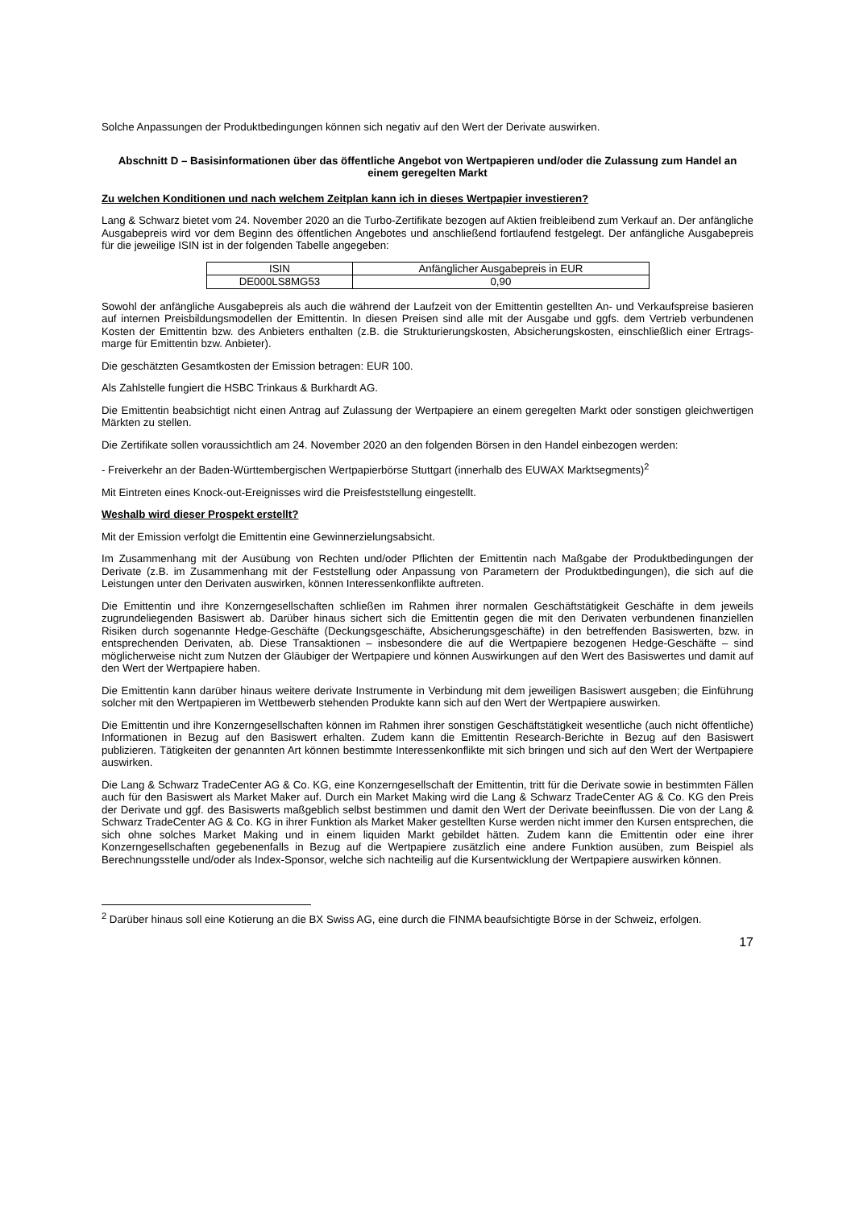Solche Anpassungen der Produktbedingungen können sich negativ auf den Wert der Derivate auswirken.
Abschnitt D – Basisinformationen über das öffentliche Angebot von Wertpapieren und/oder die Zulassung zum Handel an einem geregelten Markt
Zu welchen Konditionen und nach welchem Zeitplan kann ich in dieses Wertpapier investieren?
Lang & Schwarz bietet vom 24. November 2020 an die Turbo-Zertifikate bezogen auf Aktien freibleibend zum Verkauf an. Der anfängliche Ausgabepreis wird vor dem Beginn des öffentlichen Angebotes und anschließend fortlaufend festgelegt. Der anfängliche Ausgabepreis für die jeweilige ISIN ist in der folgenden Tabelle angegeben:
| ISIN | Anfänglicher Ausgabepreis in EUR |
| --- | --- |
| DE000LS8MG53 | 0,90 |
Sowohl der anfängliche Ausgabepreis als auch die während der Laufzeit von der Emittentin gestellten An- und Verkaufspreise basieren auf internen Preisbildungsmodellen der Emittentin. In diesen Preisen sind alle mit der Ausgabe und ggfs. dem Vertrieb verbundenen Kosten der Emittentin bzw. des Anbieters enthalten (z.B. die Strukturierungskosten, Absicherungskosten, einschließlich einer Ertrags-marge für Emittentin bzw. Anbieter).
Die geschätzten Gesamtkosten der Emission betragen: EUR 100.
Als Zahlstelle fungiert die HSBC Trinkaus & Burkhardt AG.
Die Emittentin beabsichtigt nicht einen Antrag auf Zulassung der Wertpapiere an einem geregelten Markt oder sonstigen gleichwertigen Märkten zu stellen.
Die Zertifikate sollen voraussichtlich am 24. November 2020 an den folgenden Börsen in den Handel einbezogen werden:
- Freiverkehr an der Baden-Württembergischen Wertpapierbörse Stuttgart (innerhalb des EUWAX Marktsegments)<sup>2</sup>
Mit Eintreten eines Knock-out-Ereignisses wird die Preisfeststellung eingestellt.
Weshalb wird dieser Prospekt erstellt?
Mit der Emission verfolgt die Emittentin eine Gewinnerzielungsabsicht.
Im Zusammenhang mit der Ausübung von Rechten und/oder Pflichten der Emittentin nach Maßgabe der Produktbedingungen der Derivate (z.B. im Zusammenhang mit der Feststellung oder Anpassung von Parametern der Produktbedingungen), die sich auf die Leistungen unter den Derivaten auswirken, können Interessenkonflikte auftreten.
Die Emittentin und ihre Konzerngesellschaften schließen im Rahmen ihrer normalen Geschäftstätigkeit Geschäfte in dem jeweils zugrundeliegenden Basiswert ab. Darüber hinaus sichert sich die Emittentin gegen die mit den Derivaten verbundenen finanziellen Risiken durch sogenannte Hedge-Geschäfte (Deckungsgeschäfte, Absicherungsgeschäfte) in den betreffenden Basiswerten, bzw. in entsprechenden Derivaten, ab. Diese Transaktionen – insbesondere die auf die Wertpapiere bezogenen Hedge-Geschäfte – sind möglicherweise nicht zum Nutzen der Gläubiger der Wertpapiere und können Auswirkungen auf den Wert des Basiswertes und damit auf den Wert der Wertpapiere haben.
Die Emittentin kann darüber hinaus weitere derivate Instrumente in Verbindung mit dem jeweiligen Basiswert ausgeben; die Einführung solcher mit den Wertpapieren im Wettbewerb stehenden Produkte kann sich auf den Wert der Wertpapiere auswirken.
Die Emittentin und ihre Konzerngesellschaften können im Rahmen ihrer sonstigen Geschäftstätigkeit wesentliche (auch nicht öffentliche) Informationen in Bezug auf den Basiswert erhalten. Zudem kann die Emittentin Research-Berichte in Bezug auf den Basiswert publizieren. Tätigkeiten der genannten Art können bestimmte Interessenkonflikte mit sich bringen und sich auf den Wert der Wertpapiere auswirken.
Die Lang & Schwarz TradeCenter AG & Co. KG, eine Konzerngesellschaft der Emittentin, tritt für die Derivate sowie in bestimmten Fällen auch für den Basiswert als Market Maker auf. Durch ein Market Making wird die Lang & Schwarz TradeCenter AG & Co. KG den Preis der Derivate und ggf. des Basiswerts maßgeblich selbst bestimmen und damit den Wert der Derivate beeinflussen. Die von der Lang & Schwarz TradeCenter AG & Co. KG in ihrer Funktion als Market Maker gestellten Kurse werden nicht immer den Kursen entsprechen, die sich ohne solches Market Making und in einem liquiden Markt gebildet hätten. Zudem kann die Emittentin oder eine ihrer Konzerngesellschaften gegebenenfalls in Bezug auf die Wertpapiere zusätzlich eine andere Funktion ausüben, zum Beispiel als Berechnungsstelle und/oder als Index-Sponsor, welche sich nachteilig auf die Kursentwicklung der Wertpapiere auswirken können.
<sup>2</sup> Darüber hinaus soll eine Kotierung an die BX Swiss AG, eine durch die FINMA beaufsichtigte Börse in der Schweiz, erfolgen.
17